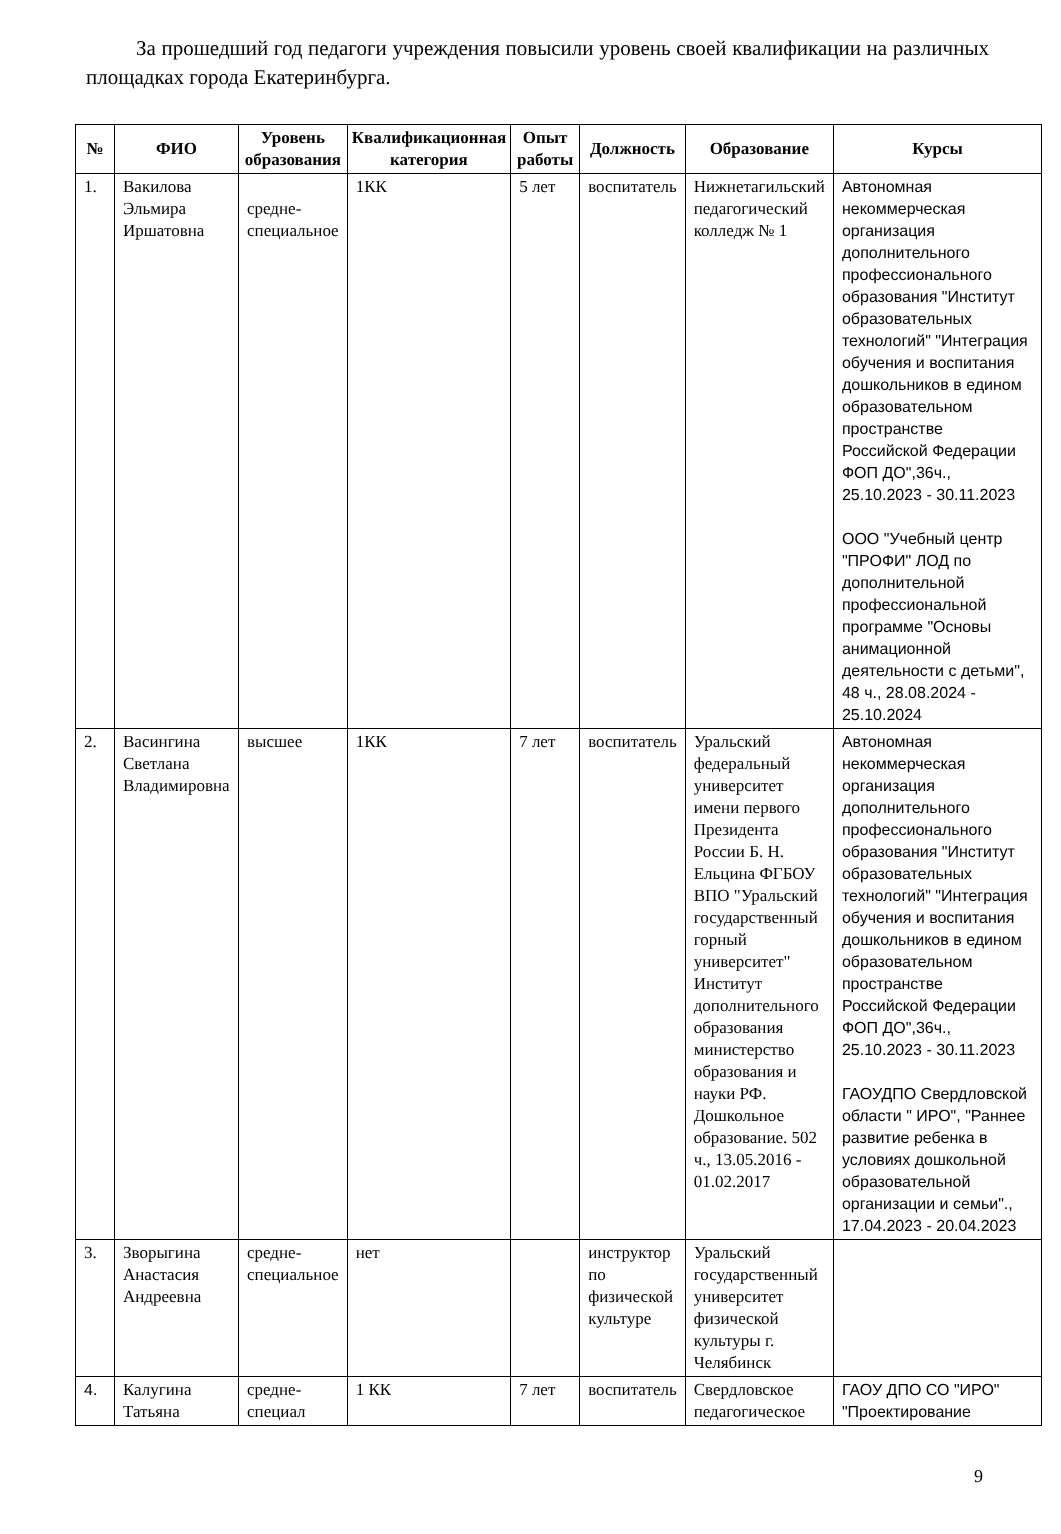За прошедший год педагоги учреждения повысили уровень своей квалификации на различных площадках города Екатеринбурга.
| № | ФИО | Уровень образования | Квалификационная категория | Опыт работы | Должность | Образование | Курсы |
| --- | --- | --- | --- | --- | --- | --- | --- |
| 1. | Вакилова Эльмира Иршатовна | средне-специальное | 1КК | 5 лет | воспитатель | Нижнетагильский педагогический колледж № 1 | Автономная некоммерческая организация дополнительного профессионального образования "Институт образовательных технологий" "Интеграция обучения и воспитания дошкольников в едином образовательном пространстве Российской Федерации ФОП ДО",36ч., 25.10.2023 - 30.11.2023 ООО "Учебный центр "ПРОФИ" ЛОД по дополнительной профессиональной программе "Основы анимационной деятельности с детьми", 48 ч., 28.08.2024 - 25.10.2024 |
| 2. | Васингина Светлана Владимировна | высшее | 1КК | 7 лет | воспитатель | Уральский федеральный университет имени первого Президента России Б. Н. Ельцина ФГБОУ ВПО "Уральский государственный горный университет" Институт дополнительного образования министерство образования и науки РФ. Дошкольное образование. 502 ч., 13.05.2016 - 01.02.2017 | Автономная некоммерческая организация дополнительного профессионального образования "Институт образовательных технологий" "Интеграция обучения и воспитания дошкольников в едином образовательном пространстве Российской Федерации ФОП ДО",36ч., 25.10.2023 - 30.11.2023 ГАОУДПО Свердловской области " ИРО", "Раннее развитие ребенка в условиях дошкольной образовательной организации и семьи"., 17.04.2023 - 20.04.2023 |
| 3. | Зворыгина Анастасия Андреевна | средне-специальное | нет | | инструктор по физической культуре | Уральский государственный университет физической культуры г. Челябинск | |
| 4. | Калугина Татьяна | средне-специал | 1 КК | 7 лет | воспитатель | Свердловское педагогическое | ГАОУ ДПО СО "ИРО" "Проектирование |
9